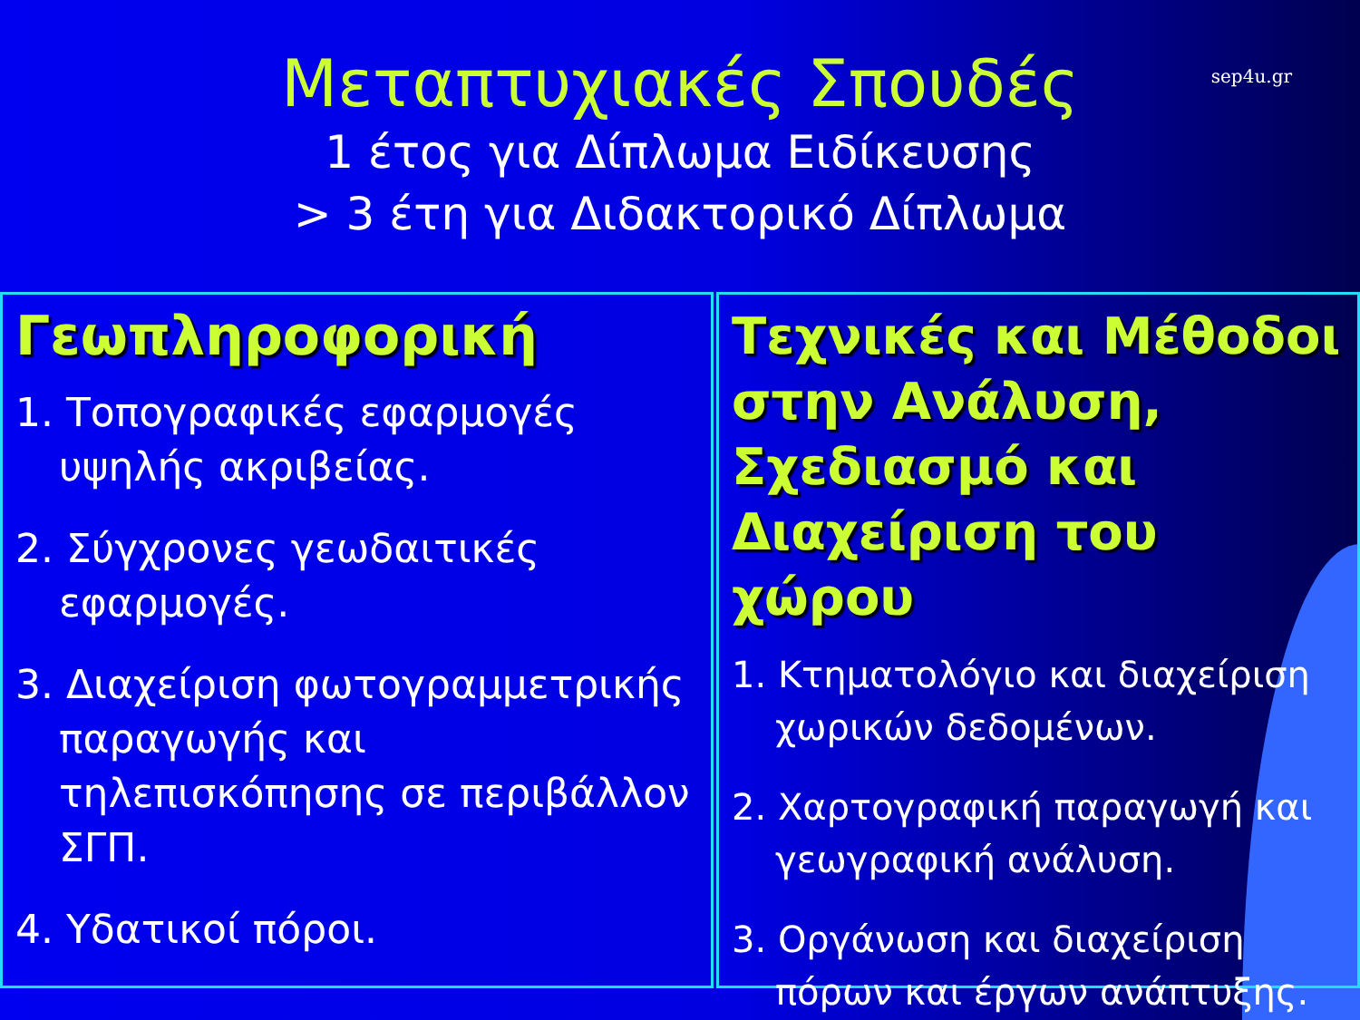Μεταπτυχιακές Σπουδές
1 έτος για Δίπλωμα Ειδίκευσης
> 3 έτη για Διδακτορικό Δίπλωμα
sep4u.gr
Γεωπληροφορική
1. Τοπογραφικές εφαρμογές υψηλής ακριβείας.
2. Σύγχρονες γεωδαιτικές εφαρμογές.
3. Διαχείριση φωτογραμμετρικής παραγωγής και τηλεπισκόπησης σε περιβάλλον ΣΓΠ.
4. Υδατικοί πόροι.
Τεχνικές και Μέθοδοι στην Ανάλυση, Σχεδιασμό και Διαχείριση του χώρου
1. Κτηματολόγιο και διαχείριση χωρικών δεδομένων.
2. Χαρτογραφική παραγωγή και γεωγραφική ανάλυση.
3. Οργάνωση και διαχείριση πόρων και έργων ανάπτυξης.